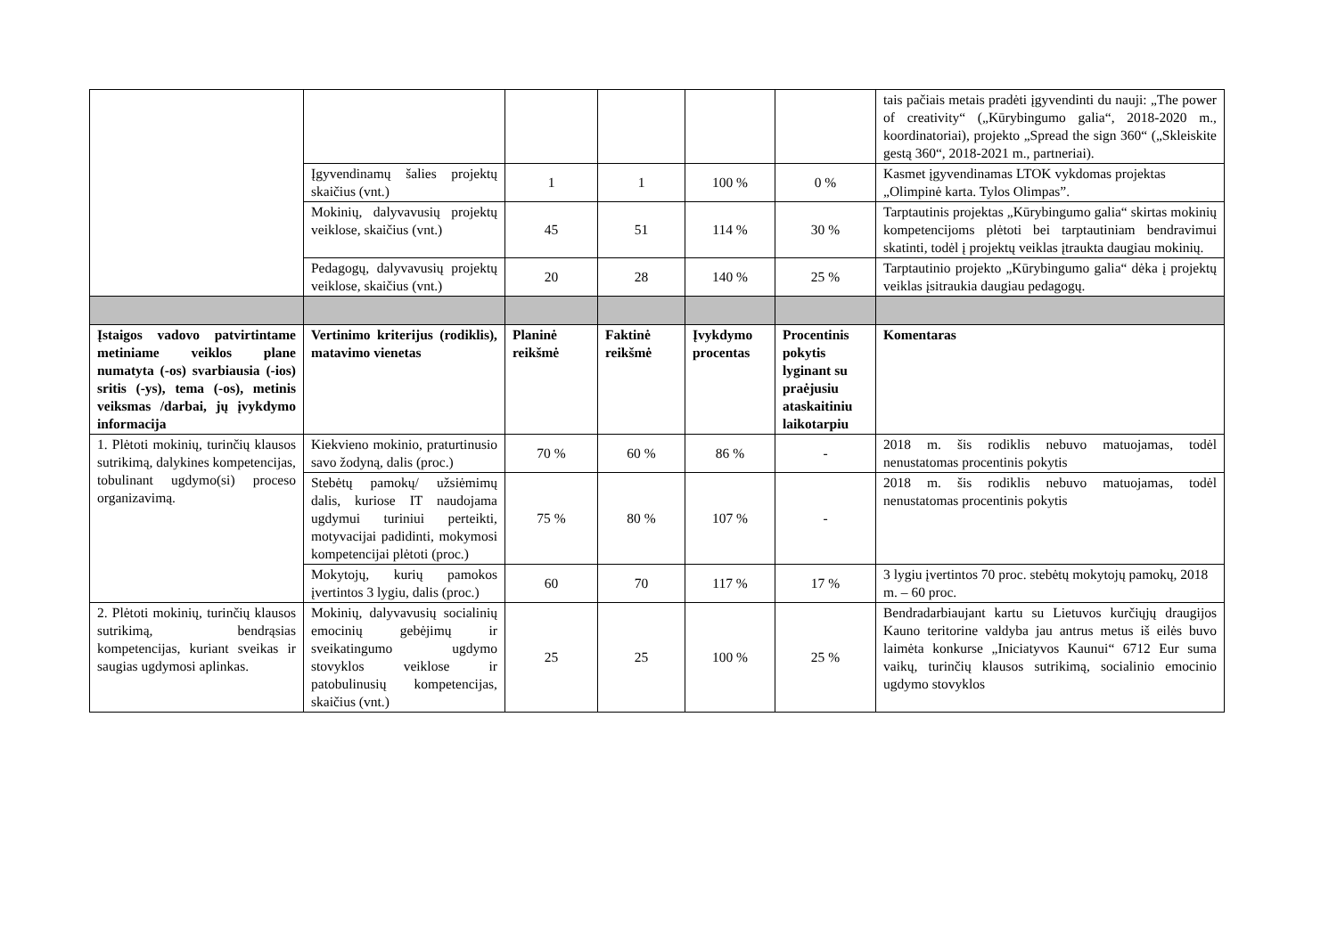| | | | | | | tais pačiais metais pradėti įgyvendinti du nauji: „The power of creativity“ („Kūrybingumo galia“, 2018-2020 m., koordinatoriai), projekto „Spread the sign 360“ („Skleiskite gestą 360“, 2018-2021 m., partneriai). |
| | Įgyvendinamų šalies projektų skaičius (vnt.) | 1 | 1 | 100 % | 0 % | Kasmet įgyvendinamas LTOK vykdomas projektas „Olimpinė karta. Tylos Olimpas”. |
| | Mokinių, dalyvavusių projektų veiklose, skaičius (vnt.) | 45 | 51 | 114 % | 30 % | Tarptautinis projektas „Kūrybingumo galia“ skirtas mokinių kompetencijoms plėtoti bei tarptautiniam bendravimui skatinti, todėl į projektų veiklas įtraukta daugiau mokinių. |
| | Pedagogų, dalyvavusių projektų veiklose, skaičius (vnt.) | 20 | 28 | 140 % | 25 % | Tarptautinio projekto „Kūrybingumo galia“ dėka į projektų veiklas įsitraukia daugiau pedagogų. |
| Įstaigos vadovo patvirtintame metiniame veiklos plane numatyta (-os) svarbiausia (-ios) sritis (-ys), tema (-os), metinis veiksmas /darbai, jų įvykdymo informacija | Vertinimo kriterijus (rodiklis), matavimo vienetas | Planinė reikšmė | Faktinė reikšmė | Įvykdymo procentas | Procentinis pokytis lyginant su praėjusiu ataskaitiniu laikotarpiu | Komentaras |
| 1. Plėtoti mokinių, turinčių klausos sutrikimą, dalykines kompetencijas, tobulinant ugdymo(si) proceso organizavimą. | Kiekvieno mokinio, praturtinusio savo žodyną, dalis (proc.) | 70 % | 60 % | 86 % | - | 2018 m. šis rodiklis nebuvo matuojamas, todėl nenustatomas procentinis pokytis |
| | Stebėtų pamokų/ užsiėmimų dalis, kuriose IT naudojama ugdymui turiniui perteikti, motyvacijai padidinti, mokymosi kompetencijai plėtoti (proc.) | 75 % | 80 % | 107 % | - | 2018 m. šis rodiklis nebuvo matuojamas, todėl nenustatomas procentinis pokytis |
| | Mokytojų, kurių pamokos įvertintos 3 lygiu, dalis (proc.) | 60 | 70 | 117 % | 17 % | 3 lygiu įvertintos 70 proc. stebėtų mokytojų pamokų, 2018 m. – 60 proc. |
| 2. Plėtoti mokinių, turinčių klausos sutrikimą, bendrąsias kompetencijas, kuriant sveikas ir saugias ugdymosi aplinkas. | Mokinių, dalyvavusių socialinių emocinių gebėjimų ir sveikatingumo ugdymo stovyklos veiklose ir patobulinusių kompetencijas, skaičius (vnt.) | 25 | 25 | 100 % | 25 % | Bendradarbiaujant kartu su Lietuvos kurčiųjų draugijos Kauno teritorine valdyba jau antrus metus iš eilės buvo laimėta konkurse „Iniciatyvos Kaunui“ 6712 Eur suma vaikų, turinčių klausos sutrikimą, socialinio emocinio ugdymo stovyklos |